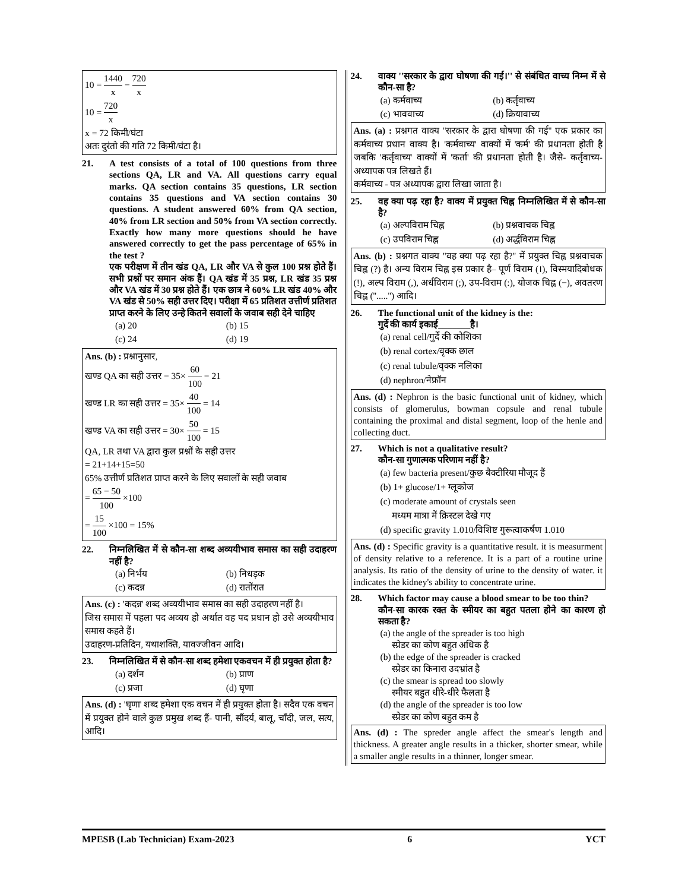10 = 1440 x − 720 x
10 = 720 x
x = 72 किमी/घंटा
अतः दुरंतो की गति 72 किमी/घंटा है।
21. A test consists of a total of 100 questions from three sections QA, LR and VA. All questions carry equal marks. QA section contains 35 questions, LR section contains 35 questions and VA section contains 30 questions. A student answered 60% from QA section, 40% from LR section and 50% from VA section correctly. Exactly how many more questions should he have answered correctly to get the pass percentage of 65% in the test ?
एक परीक्षण में तीन खंड QA, LR और VA से कुल 100 प्रश्न होते हैं। सभी प्रश्नों पर समान अंक हैं। QA खंड में 35 प्रश्न, LR खंड 35 प्रश्न और VA खंड में 30 प्रश्न होते हैं। एक छात्र ने 60% LR खंड 40% और VA खंड से 50% सही उत्तर दिए। परीक्षा में 65 प्रतिशत उत्तीर्ण प्रतिशत प्राप्त करने के लिए उन्हे कितने सवालों के जवाब सही देने चाहिए
(a) 20 (b) 15 (c) 24 (d) 19
Ans. (b) : प्रश्नानुसार,
खण्ड QA का सही उत्तर = 35× 60 100 = 21
खण्ड LR का सही उत्तर = 35× 40 100 = 14
खण्ड VA का सही उत्तर = 30× 50 100 = 15
QA, LR तथा VA द्वारा कुल प्रश्नों के सही उत्तर
= 21+14+15=50
65% उत्तीर्ण प्रतिशत प्राप्त करने के लिए सवालों के सही जवाब
= 65 − 50 100 ×100
= 15 100 ×100 = 15%
22. निम्नलिखित में से कौन-सा शब्द अव्ययीभाव समास का सही उदाहरण नहीं है?
(a) निर्भय (b) निधड़क (c) कदन्न (d) रातोंरात
Ans. (c) : 'कदन्न' शब्द अव्ययीभाव समास का सही उदाहरण नहीं है।
जिस समास में पहला पद अव्यय हो अर्थात वह पद प्रधान हो उसे अव्ययीभाव समास कहते हैं।
उदाहरण-प्रतिदिन, यथाशक्ति, यावज्जीवन आदि।
23. निम्नलिखित में से कौन-सा शब्द हमेशा एकवचन में ही प्रयुक्त होता है?
(a) दर्शन (b) प्राण (c) प्रजा (d) घृणा
Ans. (d) : 'घृणा' शब्द हमेशा एक वचन में ही प्रयुक्त होता है। सदैव एक वचन में प्रयुक्त होने वाले कुछ प्रमुख शब्द हैं- पानी, सौंदर्य, बालू, चाँदी, जल, सत्य, आदि।
24. वाक्य ''सरकार के द्वारा घोषणा की गई।'' से संबंधित वाच्य निम्न में से कौन-सा है?
(a) कर्मवाच्य (b) कर्तृवाच्य (c) भाववाच्य (d) क्रियावाच्य
Ans. (a) : प्रश्नगत वाक्य ''सरकार के द्वारा घोषणा की गई'' एक प्रकार का कर्मवाच्य प्रधान वाक्य है। 'कर्मवाच्य' वाक्यों में 'कर्म' की प्रधानता होती है जबकि 'कर्तृवाच्य' वाक्यों में 'कर्ता' की प्रधानता होती है। जैसे- कर्तृवाच्य-अध्यापक पत्र लिखते हैं।
कर्मवाच्य - पत्र अध्यापक द्वारा लिखा जाता है।
25. वह क्या पढ़ रहा है? वाक्य में प्रयुक्त चिह्न निम्नलिखित में से कौन-सा है?
(a) अल्पविराम चिह्न (b) प्रश्नवाचक चिह्न (c) उपविराम चिह्न (d) अर्द्धविराम चिह्न
Ans. (b) : प्रश्नगत वाक्य ''वह क्या पढ़ रहा है?'' में प्रयुक्त चिह्न प्रश्नवाचक चिह्न (?) है। अन्य विराम चिह्न इस प्रकार है– पूर्ण विराम (।), विस्मयादिबोधक (!), अल्प विराम (,), अर्धविराम (;), उप-विराम (:), योजक चिह्न (−), अवतरण चिह्न (''.....'') आदि।
26. The functional unit of the kidney is the:
गुर्दे की कार्य इकाई_______है।
(a) renal cell/गुर्दे की कोशिका
(b) renal cortex/वृक्क छाल
(c) renal tubule/वृक्क नलिका
(d) nephron/नेफ्रॉन
Ans. (d) : Nephron is the basic functional unit of kidney, which consists of glomerulus, bowman copsule and renal tubule containing the proximal and distal segment, loop of the henle and collecting duct.
27. Which is not a qualitative result?
कौन-सा गुणात्मक परिणाम नहीं है?
(a) few bacteria present/कुछ बैक्टीरिया मौजूद हैं
(b) 1+ glucose/1+ ग्लूकोज
(c) moderate amount of crystals seen
मध्यम मात्रा में क्रिस्टल देखे गए
(d) specific gravity 1.010/विशिष्ट गुरूत्वाकर्षण 1.010
Ans. (d) : Specific gravity is a quantitative result. it is measurment of density relative to a reference. It is a part of a routine urine analysis. Its ratio of the density of urine to the density of water. it indicates the kidney's ability to concentrate urine.
28. Which factor may cause a blood smear to be too thin?
कौन-सा कारक रक्त के स्मीयर का बहुत पतला होने का कारण हो सकता है?
(a) the angle of the spreader is too high
स्प्रेडर का कोण बहुत अधिक है
(b) the edge of the spreader is cracked
स्प्रेडर का किनारा उदभ्रांत है
(c) the smear is spread too slowly
स्मीयर बहुत धीरे-धीरे फैलता है
(d) the angle of the spreader is too low
स्प्रेडर का कोण बहुत कम है
Ans. (d) : The spreder angle affect the smear's length and thickness. A greater angle results in a thicker, shorter smear, while a smaller angle results in a thinner, longer smear.
MPESB (Lab Technician) Exam-2023 6 YCT